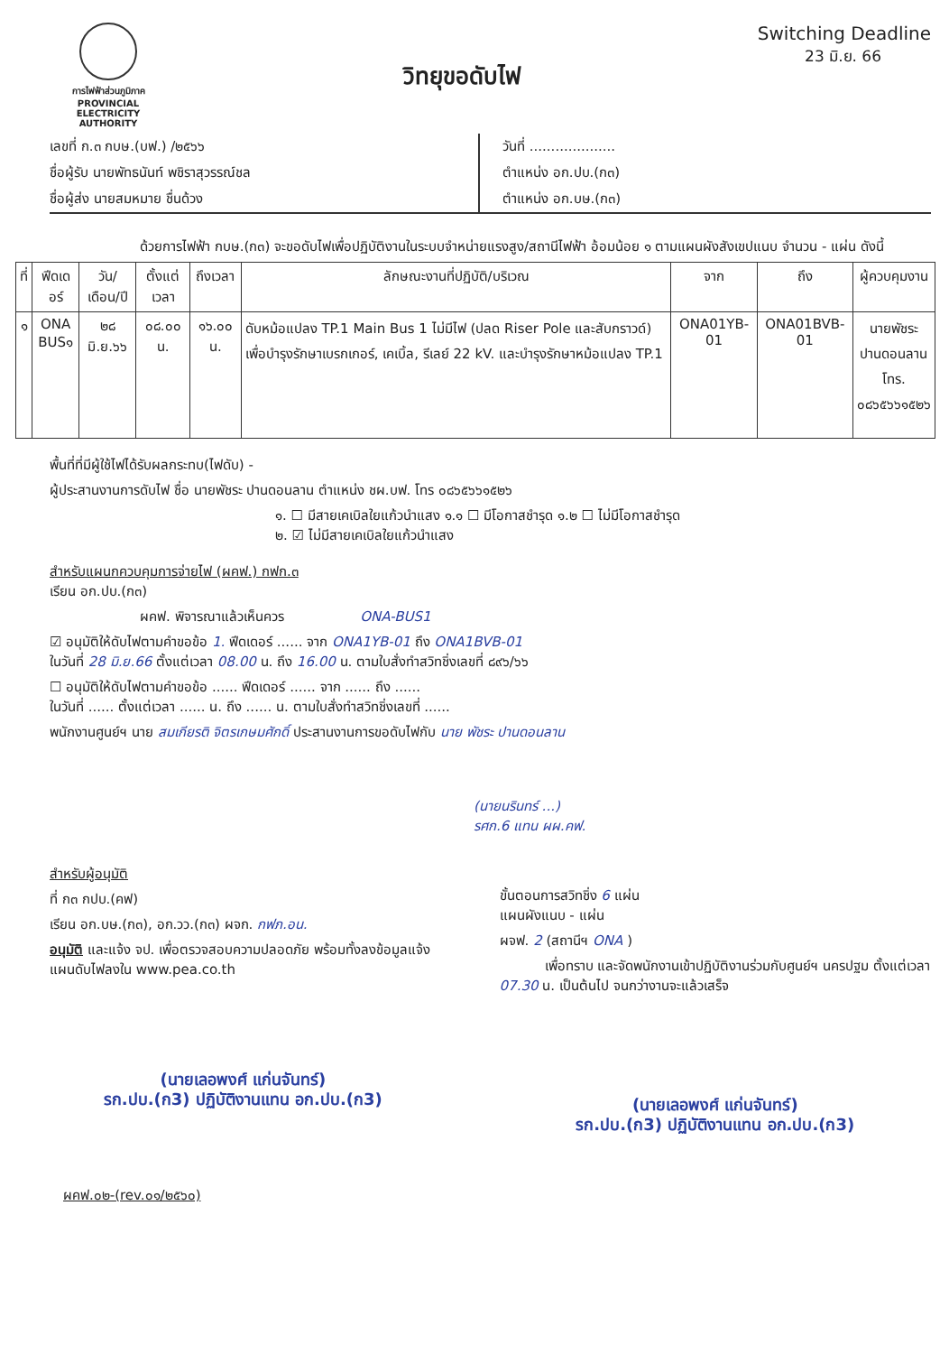การไฟฟ้าส่วนภูมิภาค
PROVINCIAL ELECTRICITY AUTHORITY
วิทยุขอดับไฟ
Switching Deadline
23 มิ.ย. 66
เลขที่ ก.๓ กบษ.(บฟ.) /๒๕๖๖
ชื่อผู้รับ นายพัทธนันท์ พชิราสุวรรณ์ชล
ชื่อผู้ส่ง นายสมหมาย ชื่นด้วง
วันที่ ....................
ตำแหน่ง อก.ปบ.(ก๓)
ตำแหน่ง อก.บษ.(ก๓)
ด้วยการไฟฟ้า กบษ.(ก๓) จะขอดับไฟเพื่อปฏิบัติงานในระบบจำหน่ายแรงสูง/สถานีไฟฟ้า อ้อมน้อย ๑ ตามแผนผังสังเขปแนบ จำนวน - แผ่น ดังนี้
| ที่ | ฟีดเดอร์ | วัน/เดือน/ปี | ตั้งแต่เวลา | ถึงเวลา | ลักษณะงานที่ปฏิบัติ/บริเวณ | จาก | ถึง | ผู้ควบคุมงาน |
| --- | --- | --- | --- | --- | --- | --- | --- | --- |
| ๑ | ONA BUS๑ | ๒๘ มิ.ย.๖๖ | ๐๘.๐๐ น. | ๑๖.๐๐ น. | ดับหม้อแปลง TP.1 Main Bus 1 ไม่มีไฟ (ปลด Riser Pole และสับกราวด์) เพื่อบำรุงรักษาเบรกเกอร์, เคเบิ้ล, รีเลย์ 22 kV. และบำรุงรักษาหม้อแปลง TP.1 | ONA01YB-01 | ONA01BVB-01 | นายพัชระ ปานดอนลาน โทร. ๐๘๖๕๖๖๑๕๒๖ |
พื้นที่ที่มีผู้ใช้ไฟได้รับผลกระทบ(ไฟดับ) -
ผู้ประสานงานการดับไฟ ชื่อ นายพัชระ ปานดอนลาน ตำแหน่ง ชผ.บฟ. โทร ๐๘๖๕๖๖๑๕๒๖
๑. ☐ มีสายเคเบิลใยแก้วนำแสง ๑.๑ ☐ มีโอกาสชำรุด ๑.๒ ☐ ไม่มีโอกาสชำรุด
๒. ☑ ไม่มีสายเคเบิลใยแก้วนำแสง
สำหรับแผนกควบคุมการจ่ายไฟ (ผคฟ.) กฟก.๓
เรียน อก.ปบ.(ก๓)
ผคฟ. พิจารณาแล้วเห็นควร ONA-BUS1
☑ อนุมัติให้ดับไฟตามคำขอข้อ 1. ฟีดเดอร์ ...... จาก ONA1YB-01 ถึง ONA1BVB-01
ในวันที่ 28 มิ.ย.66 ตั้งแต่เวลา 08.00 น. ถึง 16.00 น. ตามใบสั่งทำสวิทชิ่งเลขที่ ๘๙๖/๖๖
☐ อนุมัติให้ดับไฟตามคำขอข้อ ...... ฟีดเดอร์ ...... จาก ...... ถึง ......
ในวันที่ ...... ตั้งแต่เวลา ...... น. ถึง ...... น. ตามใบสั่งทำสวิทชิ่งเลขที่ ......
พนักงานศูนย์ฯ นาย สมเกียรติ จิตรเกษมศักดิ์ ประสานงานการขอดับไฟกับ นาย พัชระ ปานดอนลาน
(นายนรินทร์ ...)
รศก.6 แทน ผผ.คฟ.
สำหรับผู้อนุมัติ
ที่ ก๓ กปบ.(คฟ)
เรียน อก.บษ.(ก๓), อก.วว.(ก๓) ผจก. กฟภ.อน.
อนุมัติ และแจ้ง จป. เพื่อตรวจสอบความปลอดภัย พร้อมทั้งลงข้อมูลแจ้งแผนดับไฟลงใน www.pea.co.th
(นายเลอพงศ์ แก่นจันทร์)
รก.ปบ.(ก3) ปฏิบัติงานแทน อก.ปบ.(ก3)
ขั้นตอนการสวิทชิ่ง 6 แผ่น
แผนผังแนบ - แผ่น
ผจฟ. 2 (สถานีฯ ONA )
เพื่อทราบ และจัดพนักงานเข้าปฏิบัติงานร่วมกับศูนย์ฯ นครปฐม ตั้งแต่เวลา 07.30 น. เป็นต้นไป จนกว่างานจะแล้วเสร็จ
(นายเลอพงศ์ แก่นจันทร์)
รก.ปบ.(ก3) ปฏิบัติงานแทน อก.ปบ.(ก3)
ผคฟ.๐๒-(rev.๐๑/๒๕๖๐)